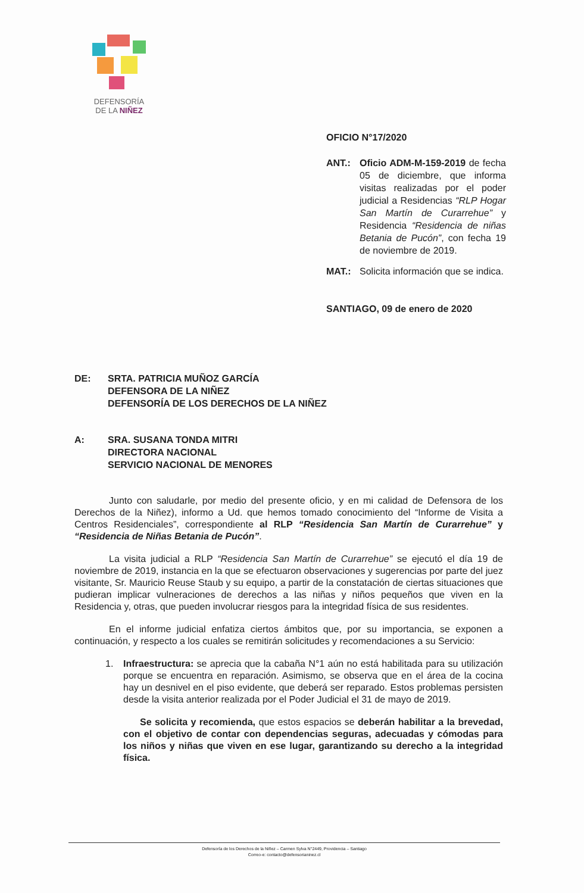DEFENSORÍA
DE LA NIÑEZ
OFICIO N°17/2020
ANT.: Oficio ADM-M-159-2019 de fecha 05 de diciembre, que informa visitas realizadas por el poder judicial a Residencias “RLP Hogar San Martín de Curarrehue” y Residencia “Residencia de niñas Betania de Pucón”, con fecha 19 de noviembre de 2019.
MAT.: Solicita información que se indica.
SANTIAGO, 09 de enero de 2020
DE: SRTA. PATRICIA MUÑOZ GARCÍA
DEFENSORA DE LA NIÑEZ
DEFENSORÍA DE LOS DERECHOS DE LA NIÑEZ
A: SRA. SUSANA TONDA MITRI
DIRECTORA NACIONAL
SERVICIO NACIONAL DE MENORES
Junto con saludarle, por medio del presente oficio, y en mi calidad de Defensora de los Derechos de la Niñez), informo a Ud. que hemos tomado conocimiento del “Informe de Visita a Centros Residenciales”, correspondiente al RLP “Residencia San Martín de Curarrehue” y “Residencia de Niñas Betania de Pucón”.
La visita judicial a RLP “Residencia San Martín de Curarrehue” se ejecutó el día 19 de noviembre de 2019, instancia en la que se efectuaron observaciones y sugerencias por parte del juez visitante, Sr. Mauricio Reuse Staub y su equipo, a partir de la constatación de ciertas situaciones que pudieran implicar vulneraciones de derechos a las niñas y niños pequeños que viven en la Residencia y, otras, que pueden involucrar riesgos para la integridad física de sus residentes.
En el informe judicial enfatiza ciertos ámbitos que, por su importancia, se exponen a continuación, y respecto a los cuales se remitirán solicitudes y recomendaciones a su Servicio:
1. Infraestructura: se aprecia que la cabaña N°1 aún no está habilitada para su utilización porque se encuentra en reparación. Asimismo, se observa que en el área de la cocina hay un desnivel en el piso evidente, que deberá ser reparado. Estos problemas persisten desde la visita anterior realizada por el Poder Judicial el 31 de mayo de 2019.
Se solicita y recomienda, que estos espacios se deberán habilitar a la brevedad, con el objetivo de contar con dependencias seguras, adecuadas y cómodas para los niños y niñas que viven en ese lugar, garantizando su derecho a la integridad física.
Defensoría de los Derechos de la Niñez – Carmen Sylva N°2449, Providencia – Santiago
Correo-e: contacto@defensorianinez.cl